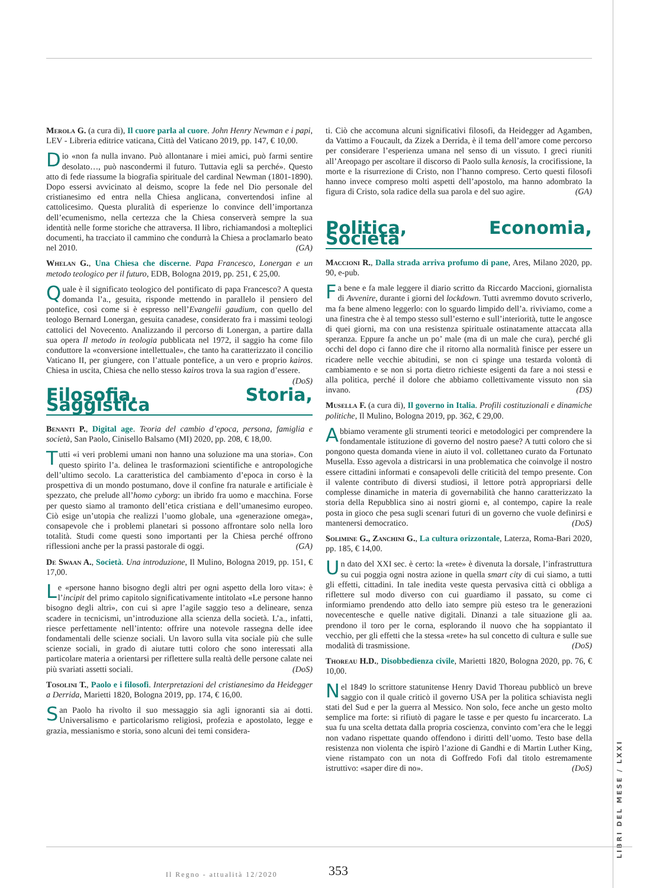Merola G. (a cura di), Il cuore parla al cuore. John Henry Newman e i papi, LEV - Libreria editrice vaticana, Città del Vaticano 2019, pp. 147, € 10,00.
Dio «non fa nulla invano. Può allontanare i miei amici, può farmi sentire desolato…, può nascondermi il futuro. Tuttavia egli sa perché». Questo atto di fede riassume la biografia spirituale del cardinal Newman (1801-1890). Dopo essersi avvicinato al deismo, scopre la fede nel Dio personale del cristianesimo ed entra nella Chiesa anglicana, convertendosi infine al cattolicesimo. Questa pluralità di esperienze lo convince dell’importanza dell’ecumenismo, nella certezza che la Chiesa conserverà sempre la sua identità nelle forme storiche che attraversa. Il libro, richiamandosi a molteplici documenti, ha tracciato il cammino che condurrà la Chiesa a proclamarlo beato nel 2010. (GA)
Whelan G., Una Chiesa che discerne. Papa Francesco, Lonergan e un metodo teologico per il futuro, EDB, Bologna 2019, pp. 251, € 25,00.
Quale è il significato teologico del pontificato di papa Francesco? A questa domanda l’a., gesuita, risponde mettendo in parallelo il pensiero del pontefice, così come si è espresso nell’Evangelii gaudium, con quello del teologo Bernard Lonergan, gesuita canadese, considerato fra i massimi teologi cattolici del Novecento. Analizzando il percorso di Lonergan, a partire dalla sua opera Il metodo in teologia pubblicata nel 1972, il saggio ha come filo conduttore la «conversione intellettuale», che tanto ha caratterizzato il concilio Vaticano II, per giungere, con l’attuale pontefice, a un vero e proprio kairos. Chiesa in uscita, Chiesa che nello stesso kairos trova la sua ragion d’essere. (DoS)
Filosofia, Storia, Saggistica
Benanti P., Digital age. Teoria del cambio d’epoca, persona, famiglia e società, San Paolo, Cinisello Balsamo (MI) 2020, pp. 208, € 18,00.
Tutti «i veri problemi umani non hanno una soluzione ma una storia». Con questo spirito l’a. delinea le trasformazioni scientifiche e antropologiche dell’ultimo secolo. La caratteristica del cambiamento d’epoca in corso è la prospettiva di un mondo postumano, dove il confine fra naturale e artificiale è spezzato, che prelude all’homo cyborg: un ibrido fra uomo e macchina. Forse per questo siamo al tramonto dell’etica cristiana e dell’umanesimo europeo. Ciò esige un’utopia che realizzi l’uomo globale, una «generazione omega», consapevole che i problemi planetari si possono affrontare solo nella loro totalità. Studi come questi sono importanti per la Chiesa perché offrono riflessioni anche per la prassi pastorale di oggi. (GA)
De Swaan A., Società. Una introduzione, Il Mulino, Bologna 2019, pp. 151, € 17,00.
Le «persone hanno bisogno degli altri per ogni aspetto della loro vita»: è l’incipit del primo capitolo significativamente intitolato «Le persone hanno bisogno degli altri», con cui si apre l’agile saggio teso a delineare, senza scadere in tecnicismi, un’introduzione alla scienza della società. L’a., infatti, riesce perfettamente nell’intento: offrire una notevole rassegna delle idee fondamentali delle scienze sociali. Un lavoro sulla vita sociale più che sulle scienze sociali, in grado di aiutare tutti coloro che sono interessati alla particolare materia a orientarsi per riflettere sulla realtà delle persone calate nei più svariati assetti sociali. (DoS)
Tosolini T., Paolo e i filosofi. Interpretazioni del cristianesimo da Heidegger a Derrida, Marietti 1820, Bologna 2019, pp. 174, € 16,00.
San Paolo ha rivolto il suo messaggio sia agli ignoranti sia ai dotti. Universalismo e particolarismo religiosi, profezia e apostolato, legge e grazia, messianismo e storia, sono alcuni dei temi considera-
ti. Ciò che accomuna alcuni significativi filosofi, da Heidegger ad Agamben, da Vattimo a Foucault, da Zizek a Derrida, è il tema dell’amore come percorso per considerare l’esperienza umana nel senso di un vissuto. I greci riuniti all’Areopago per ascoltare il discorso di Paolo sulla kenosis, la crocifissione, la morte e la risurrezione di Cristo, non l’hanno compreso. Certo questi filosofi hanno invece compreso molti aspetti dell’apostolo, ma hanno adombrato la figura di Cristo, sola radice della sua parola e del suo agire. (GA)
Politica, Economia, Società
Maccioni R., Dalla strada arriva profumo di pane, Ares, Milano 2020, pp. 90, e-pub.
Fa bene e fa male leggere il diario scritto da Riccardo Maccioni, giornalista di Avvenire, durante i giorni del lockdown. Tutti avremmo dovuto scriverlo, ma fa bene almeno leggerlo: con lo sguardo limpido dell’a. riviviamo, come a una finestra che è al tempo stesso sull’esterno e sull’interiorità, tutte le angosce di quei giorni, ma con una resistenza spirituale ostinatamente attaccata alla speranza. Eppure fa anche un po’ male (ma di un male che cura), perché gli occhi del dopo ci fanno dire che il ritorno alla normalità finisce per essere un ricadere nelle vecchie abitudini, se non ci spinge una testarda volontà di cambiamento e se non si porta dietro richieste esigenti da fare a noi stessi e alla politica, perché il dolore che abbiamo collettivamente vissuto non sia invano. (DS)
Musella F. (a cura di), Il governo in Italia. Profili costituzionali e dinamiche politiche, Il Mulino, Bologna 2019, pp. 362, € 29,00.
Abbiamo veramente gli strumenti teorici e metodologici per comprendere la fondamentale istituzione di governo del nostro paese? A tutti coloro che si pongono questa domanda viene in aiuto il vol. collettaneo curato da Fortunato Musella. Esso agevola a districarsi in una problematica che coinvolge il nostro essere cittadini informati e consapevoli delle criticità del tempo presente. Con il valente contributo di diversi studiosi, il lettore potrà appropriarsi delle complesse dinamiche in materia di governabilità che hanno caratterizzato la storia della Repubblica sino ai nostri giorni e, al contempo, capire la reale posta in gioco che pesa sugli scenari futuri di un governo che vuole definirsi e mantenersi democratico. (DoS)
Solimine G., Zanchini G., La cultura orizzontale, Laterza, Roma-Bari 2020, pp. 185, € 14,00.
Un dato del XXI sec. è certo: la «rete» è divenuta la dorsale, l’infrastruttura su cui poggia ogni nostra azione in quella smart city di cui siamo, a tutti gli effetti, cittadini. In tale inedita veste questa pervasiva città ci obbliga a riflettere sul modo diverso con cui guardiamo il passato, su come ci informiamo prendendo atto dello iato sempre più esteso tra le generazioni novecentesche e quelle native digitali. Dinanzi a tale situazione gli aa. prendono il toro per le corna, esplorando il nuovo che ha soppiantato il vecchio, per gli effetti che la stessa «rete» ha sul concetto di cultura e sulle sue modalità di trasmissione. (DoS)
Thoreau H.D., Disobbedienza civile, Marietti 1820, Bologna 2020, pp. 76, € 10,00.
Nel 1849 lo scrittore statunitense Henry David Thoreau pubblicò un breve saggio con il quale criticò il governo USA per la politica schiavista negli stati del Sud e per la guerra al Messico. Non solo, fece anche un gesto molto semplice ma forte: si rifiutò di pagare le tasse e per questo fu incarcerato. La sua fu una scelta dettata dalla propria coscienza, convinto com’era che le leggi non vadano rispettate quando offendono i diritti dell’uomo. Testo base della resistenza non violenta che ispirò l’azione di Gandhi e di Martin Luther King, viene ristampato con un nota di Goffredo Fofi dal titolo estremamente istruttivo: «saper dire di no». (DoS)
LIBRI DEL MESE / LXXI
Il Regno - attualità 12/2020 353